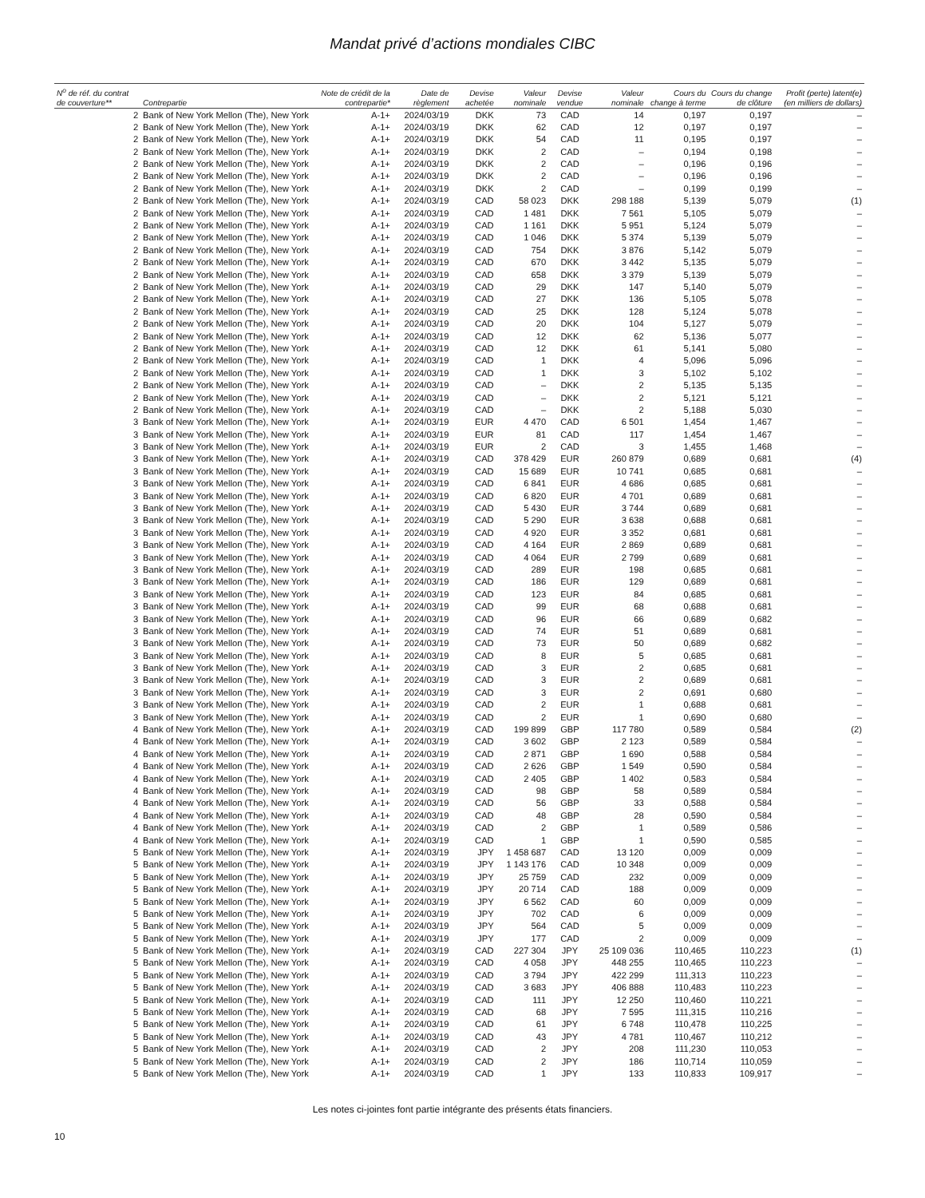Mandat privé d’actions mondiales CIBC
| N<sup>o</sup> de réf. du contrat de couverture** | Contrepartie | Note de crédit de la contrepartie* | Date de règlement | Devise achetée | Valeur nominale | Devise vendue | Valeur nominale | Cours du change à terme | Cours du change de clôture | Profit (perte) latent(e) (en milliers de dollars) |
| --- | --- | --- | --- | --- | --- | --- | --- | --- | --- | --- |
| 2 | Bank of New York Mellon (The), New York | A-1+ | 2024/03/19 | DKK | 73 | CAD | 14 | 0,197 | 0,197 | – |
| 2 | Bank of New York Mellon (The), New York | A-1+ | 2024/03/19 | DKK | 62 | CAD | 12 | 0,197 | 0,197 | – |
| 2 | Bank of New York Mellon (The), New York | A-1+ | 2024/03/19 | DKK | 54 | CAD | 11 | 0,195 | 0,197 | – |
| 2 | Bank of New York Mellon (The), New York | A-1+ | 2024/03/19 | DKK | 2 | CAD | – | 0,194 | 0,198 | – |
| 2 | Bank of New York Mellon (The), New York | A-1+ | 2024/03/19 | DKK | 2 | CAD | – | 0,196 | 0,196 | – |
| 2 | Bank of New York Mellon (The), New York | A-1+ | 2024/03/19 | DKK | 2 | CAD | – | 0,196 | 0,196 | – |
| 2 | Bank of New York Mellon (The), New York | A-1+ | 2024/03/19 | DKK | 2 | CAD | – | 0,199 | 0,199 | – |
| 2 | Bank of New York Mellon (The), New York | A-1+ | 2024/03/19 | CAD | 58 023 | DKK | 298 188 | 5,139 | 5,079 | (1) |
| 2 | Bank of New York Mellon (The), New York | A-1+ | 2024/03/19 | CAD | 1 481 | DKK | 7 561 | 5,105 | 5,079 | – |
| 2 | Bank of New York Mellon (The), New York | A-1+ | 2024/03/19 | CAD | 1 161 | DKK | 5 951 | 5,124 | 5,079 | – |
| 2 | Bank of New York Mellon (The), New York | A-1+ | 2024/03/19 | CAD | 1 046 | DKK | 5 374 | 5,139 | 5,079 | – |
| 2 | Bank of New York Mellon (The), New York | A-1+ | 2024/03/19 | CAD | 754 | DKK | 3 876 | 5,142 | 5,079 | – |
| 2 | Bank of New York Mellon (The), New York | A-1+ | 2024/03/19 | CAD | 670 | DKK | 3 442 | 5,135 | 5,079 | – |
| 2 | Bank of New York Mellon (The), New York | A-1+ | 2024/03/19 | CAD | 658 | DKK | 3 379 | 5,139 | 5,079 | – |
| 2 | Bank of New York Mellon (The), New York | A-1+ | 2024/03/19 | CAD | 29 | DKK | 147 | 5,140 | 5,079 | – |
| 2 | Bank of New York Mellon (The), New York | A-1+ | 2024/03/19 | CAD | 27 | DKK | 136 | 5,105 | 5,078 | – |
| 2 | Bank of New York Mellon (The), New York | A-1+ | 2024/03/19 | CAD | 25 | DKK | 128 | 5,124 | 5,078 | – |
| 2 | Bank of New York Mellon (The), New York | A-1+ | 2024/03/19 | CAD | 20 | DKK | 104 | 5,127 | 5,079 | – |
| 2 | Bank of New York Mellon (The), New York | A-1+ | 2024/03/19 | CAD | 12 | DKK | 62 | 5,136 | 5,077 | – |
| 2 | Bank of New York Mellon (The), New York | A-1+ | 2024/03/19 | CAD | 12 | DKK | 61 | 5,141 | 5,080 | – |
| 2 | Bank of New York Mellon (The), New York | A-1+ | 2024/03/19 | CAD | 1 | DKK | 4 | 5,096 | 5,096 | – |
| 2 | Bank of New York Mellon (The), New York | A-1+ | 2024/03/19 | CAD | 1 | DKK | 3 | 5,102 | 5,102 | – |
| 2 | Bank of New York Mellon (The), New York | A-1+ | 2024/03/19 | CAD | – | DKK | 2 | 5,135 | 5,135 | – |
| 2 | Bank of New York Mellon (The), New York | A-1+ | 2024/03/19 | CAD | – | DKK | 2 | 5,121 | 5,121 | – |
| 2 | Bank of New York Mellon (The), New York | A-1+ | 2024/03/19 | CAD | – | DKK | 2 | 5,188 | 5,030 | – |
| 3 | Bank of New York Mellon (The), New York | A-1+ | 2024/03/19 | EUR | 4 470 | CAD | 6 501 | 1,454 | 1,467 | – |
| 3 | Bank of New York Mellon (The), New York | A-1+ | 2024/03/19 | EUR | 81 | CAD | 117 | 1,454 | 1,467 | – |
| 3 | Bank of New York Mellon (The), New York | A-1+ | 2024/03/19 | EUR | 2 | CAD | 3 | 1,455 | 1,468 | – |
| 3 | Bank of New York Mellon (The), New York | A-1+ | 2024/03/19 | CAD | 378 429 | EUR | 260 879 | 0,689 | 0,681 | (4) |
| 3 | Bank of New York Mellon (The), New York | A-1+ | 2024/03/19 | CAD | 15 689 | EUR | 10 741 | 0,685 | 0,681 | – |
| 3 | Bank of New York Mellon (The), New York | A-1+ | 2024/03/19 | CAD | 6 841 | EUR | 4 686 | 0,685 | 0,681 | – |
| 3 | Bank of New York Mellon (The), New York | A-1+ | 2024/03/19 | CAD | 6 820 | EUR | 4 701 | 0,689 | 0,681 | – |
| 3 | Bank of New York Mellon (The), New York | A-1+ | 2024/03/19 | CAD | 5 430 | EUR | 3 744 | 0,689 | 0,681 | – |
| 3 | Bank of New York Mellon (The), New York | A-1+ | 2024/03/19 | CAD | 5 290 | EUR | 3 638 | 0,688 | 0,681 | – |
| 3 | Bank of New York Mellon (The), New York | A-1+ | 2024/03/19 | CAD | 4 920 | EUR | 3 352 | 0,681 | 0,681 | – |
| 3 | Bank of New York Mellon (The), New York | A-1+ | 2024/03/19 | CAD | 4 164 | EUR | 2 869 | 0,689 | 0,681 | – |
| 3 | Bank of New York Mellon (The), New York | A-1+ | 2024/03/19 | CAD | 4 064 | EUR | 2 799 | 0,689 | 0,681 | – |
| 3 | Bank of New York Mellon (The), New York | A-1+ | 2024/03/19 | CAD | 289 | EUR | 198 | 0,685 | 0,681 | – |
| 3 | Bank of New York Mellon (The), New York | A-1+ | 2024/03/19 | CAD | 186 | EUR | 129 | 0,689 | 0,681 | – |
| 3 | Bank of New York Mellon (The), New York | A-1+ | 2024/03/19 | CAD | 123 | EUR | 84 | 0,685 | 0,681 | – |
| 3 | Bank of New York Mellon (The), New York | A-1+ | 2024/03/19 | CAD | 99 | EUR | 68 | 0,688 | 0,681 | – |
| 3 | Bank of New York Mellon (The), New York | A-1+ | 2024/03/19 | CAD | 96 | EUR | 66 | 0,689 | 0,682 | – |
| 3 | Bank of New York Mellon (The), New York | A-1+ | 2024/03/19 | CAD | 74 | EUR | 51 | 0,689 | 0,681 | – |
| 3 | Bank of New York Mellon (The), New York | A-1+ | 2024/03/19 | CAD | 73 | EUR | 50 | 0,689 | 0,682 | – |
| 3 | Bank of New York Mellon (The), New York | A-1+ | 2024/03/19 | CAD | 8 | EUR | 5 | 0,685 | 0,681 | – |
| 3 | Bank of New York Mellon (The), New York | A-1+ | 2024/03/19 | CAD | 3 | EUR | 2 | 0,685 | 0,681 | – |
| 3 | Bank of New York Mellon (The), New York | A-1+ | 2024/03/19 | CAD | 3 | EUR | 2 | 0,689 | 0,681 | – |
| 3 | Bank of New York Mellon (The), New York | A-1+ | 2024/03/19 | CAD | 3 | EUR | 2 | 0,691 | 0,680 | – |
| 3 | Bank of New York Mellon (The), New York | A-1+ | 2024/03/19 | CAD | 2 | EUR | 1 | 0,688 | 0,681 | – |
| 3 | Bank of New York Mellon (The), New York | A-1+ | 2024/03/19 | CAD | 2 | EUR | 1 | 0,690 | 0,680 | – |
| 4 | Bank of New York Mellon (The), New York | A-1+ | 2024/03/19 | CAD | 199 899 | GBP | 117 780 | 0,589 | 0,584 | (2) |
| 4 | Bank of New York Mellon (The), New York | A-1+ | 2024/03/19 | CAD | 3 602 | GBP | 2 123 | 0,589 | 0,584 | – |
| 4 | Bank of New York Mellon (The), New York | A-1+ | 2024/03/19 | CAD | 2 871 | GBP | 1 690 | 0,588 | 0,584 | – |
| 4 | Bank of New York Mellon (The), New York | A-1+ | 2024/03/19 | CAD | 2 626 | GBP | 1 549 | 0,590 | 0,584 | – |
| 4 | Bank of New York Mellon (The), New York | A-1+ | 2024/03/19 | CAD | 2 405 | GBP | 1 402 | 0,583 | 0,584 | – |
| 4 | Bank of New York Mellon (The), New York | A-1+ | 2024/03/19 | CAD | 98 | GBP | 58 | 0,589 | 0,584 | – |
| 4 | Bank of New York Mellon (The), New York | A-1+ | 2024/03/19 | CAD | 56 | GBP | 33 | 0,588 | 0,584 | – |
| 4 | Bank of New York Mellon (The), New York | A-1+ | 2024/03/19 | CAD | 48 | GBP | 28 | 0,590 | 0,584 | – |
| 4 | Bank of New York Mellon (The), New York | A-1+ | 2024/03/19 | CAD | 2 | GBP | 1 | 0,589 | 0,586 | – |
| 4 | Bank of New York Mellon (The), New York | A-1+ | 2024/03/19 | CAD | 1 | GBP | 1 | 0,590 | 0,585 | – |
| 5 | Bank of New York Mellon (The), New York | A-1+ | 2024/03/19 | JPY | 1 458 687 | CAD | 13 120 | 0,009 | 0,009 | – |
| 5 | Bank of New York Mellon (The), New York | A-1+ | 2024/03/19 | JPY | 1 143 176 | CAD | 10 348 | 0,009 | 0,009 | – |
| 5 | Bank of New York Mellon (The), New York | A-1+ | 2024/03/19 | JPY | 25 759 | CAD | 232 | 0,009 | 0,009 | – |
| 5 | Bank of New York Mellon (The), New York | A-1+ | 2024/03/19 | JPY | 20 714 | CAD | 188 | 0,009 | 0,009 | – |
| 5 | Bank of New York Mellon (The), New York | A-1+ | 2024/03/19 | JPY | 6 562 | CAD | 60 | 0,009 | 0,009 | – |
| 5 | Bank of New York Mellon (The), New York | A-1+ | 2024/03/19 | JPY | 702 | CAD | 6 | 0,009 | 0,009 | – |
| 5 | Bank of New York Mellon (The), New York | A-1+ | 2024/03/19 | JPY | 564 | CAD | 5 | 0,009 | 0,009 | – |
| 5 | Bank of New York Mellon (The), New York | A-1+ | 2024/03/19 | JPY | 177 | CAD | 2 | 0,009 | 0,009 | – |
| 5 | Bank of New York Mellon (The), New York | A-1+ | 2024/03/19 | CAD | 227 304 | JPY | 25 109 036 | 110,465 | 110,223 | (1) |
| 5 | Bank of New York Mellon (The), New York | A-1+ | 2024/03/19 | CAD | 4 058 | JPY | 448 255 | 110,465 | 110,223 | – |
| 5 | Bank of New York Mellon (The), New York | A-1+ | 2024/03/19 | CAD | 3 794 | JPY | 422 299 | 111,313 | 110,223 | – |
| 5 | Bank of New York Mellon (The), New York | A-1+ | 2024/03/19 | CAD | 3 683 | JPY | 406 888 | 110,483 | 110,223 | – |
| 5 | Bank of New York Mellon (The), New York | A-1+ | 2024/03/19 | CAD | 111 | JPY | 12 250 | 110,460 | 110,221 | – |
| 5 | Bank of New York Mellon (The), New York | A-1+ | 2024/03/19 | CAD | 68 | JPY | 7 595 | 111,315 | 110,216 | – |
| 5 | Bank of New York Mellon (The), New York | A-1+ | 2024/03/19 | CAD | 61 | JPY | 6 748 | 110,478 | 110,225 | – |
| 5 | Bank of New York Mellon (The), New York | A-1+ | 2024/03/19 | CAD | 43 | JPY | 4 781 | 110,467 | 110,212 | – |
| 5 | Bank of New York Mellon (The), New York | A-1+ | 2024/03/19 | CAD | 2 | JPY | 208 | 111,230 | 110,053 | – |
| 5 | Bank of New York Mellon (The), New York | A-1+ | 2024/03/19 | CAD | 2 | JPY | 186 | 110,714 | 110,059 | – |
| 5 | Bank of New York Mellon (The), New York | A-1+ | 2024/03/19 | CAD | 1 | JPY | 133 | 110,833 | 109,917 | – |
Les notes ci-jointes font partie intégrante des présents états financiers.
10